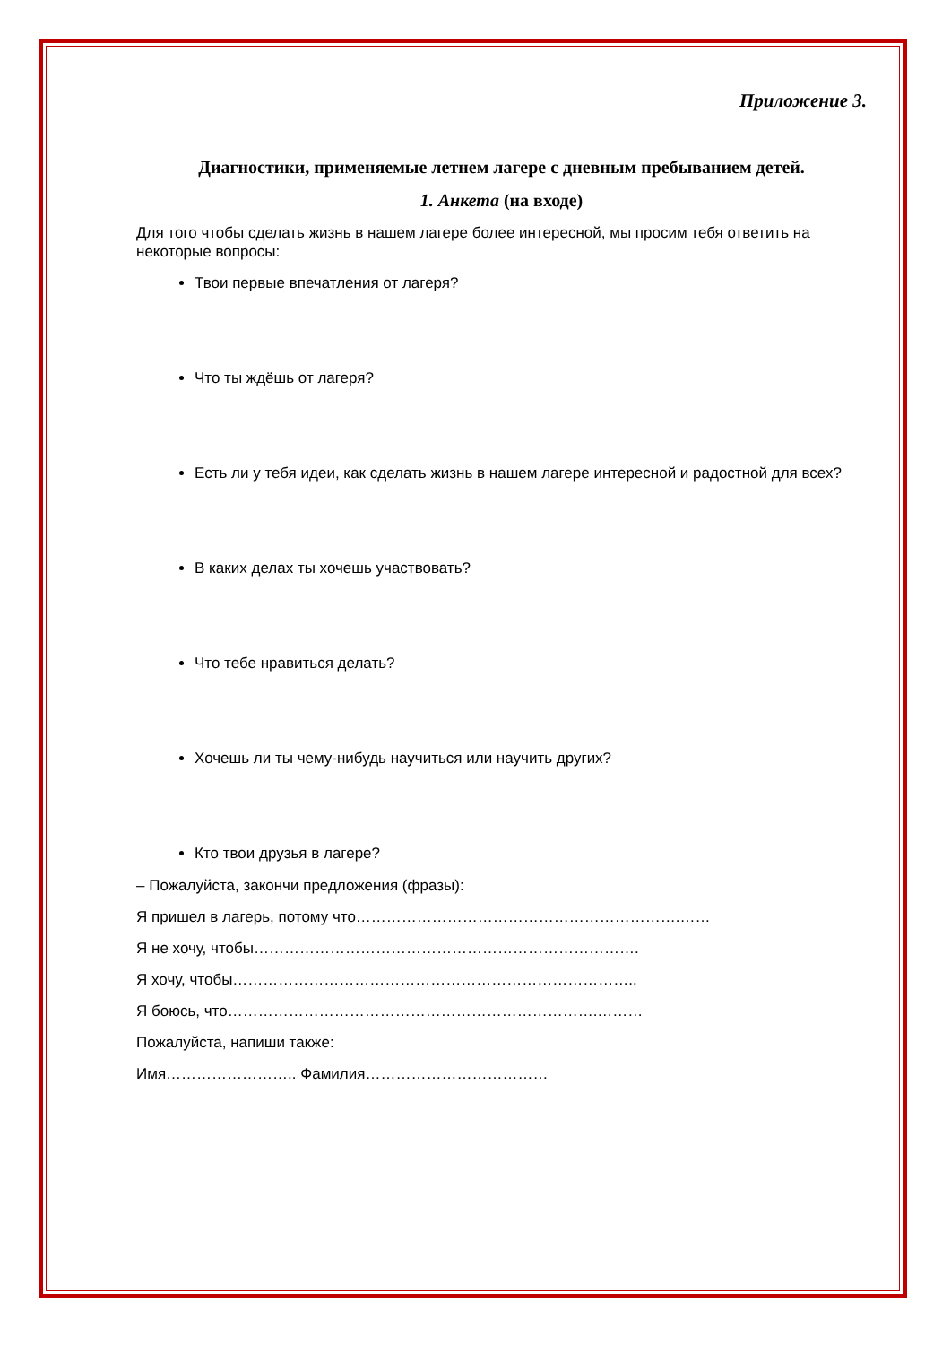Приложение 3.
Диагностики, применяемые летнем лагере с дневным пребыванием детей.
1. Анкета (на входе)
Для того чтобы сделать жизнь в нашем лагере более интересной, мы просим тебя ответить на некоторые вопросы:
Твои первые впечатления от лагеря?
Что ты ждёшь от лагеря?
Есть ли у тебя идеи, как сделать жизнь в нашем лагере интересной и радостной для всех?
В каких делах ты хочешь участвовать?
Что тебе нравиться делать?
Хочешь ли ты чему-нибудь научиться или научить других?
Кто твои друзья в лагере?
– Пожалуйста, закончи предложения (фразы):
Я пришел в лагерь, потому что……………………………………………………….……
Я не хочу, чтобы………………………………………………………………….
Я хочу, чтобы……………………………………………………………………..
Я боюсь, что……………………………………………………………….………
Пожалуйста, напиши также:
Имя…………………….. Фамилия………………………………